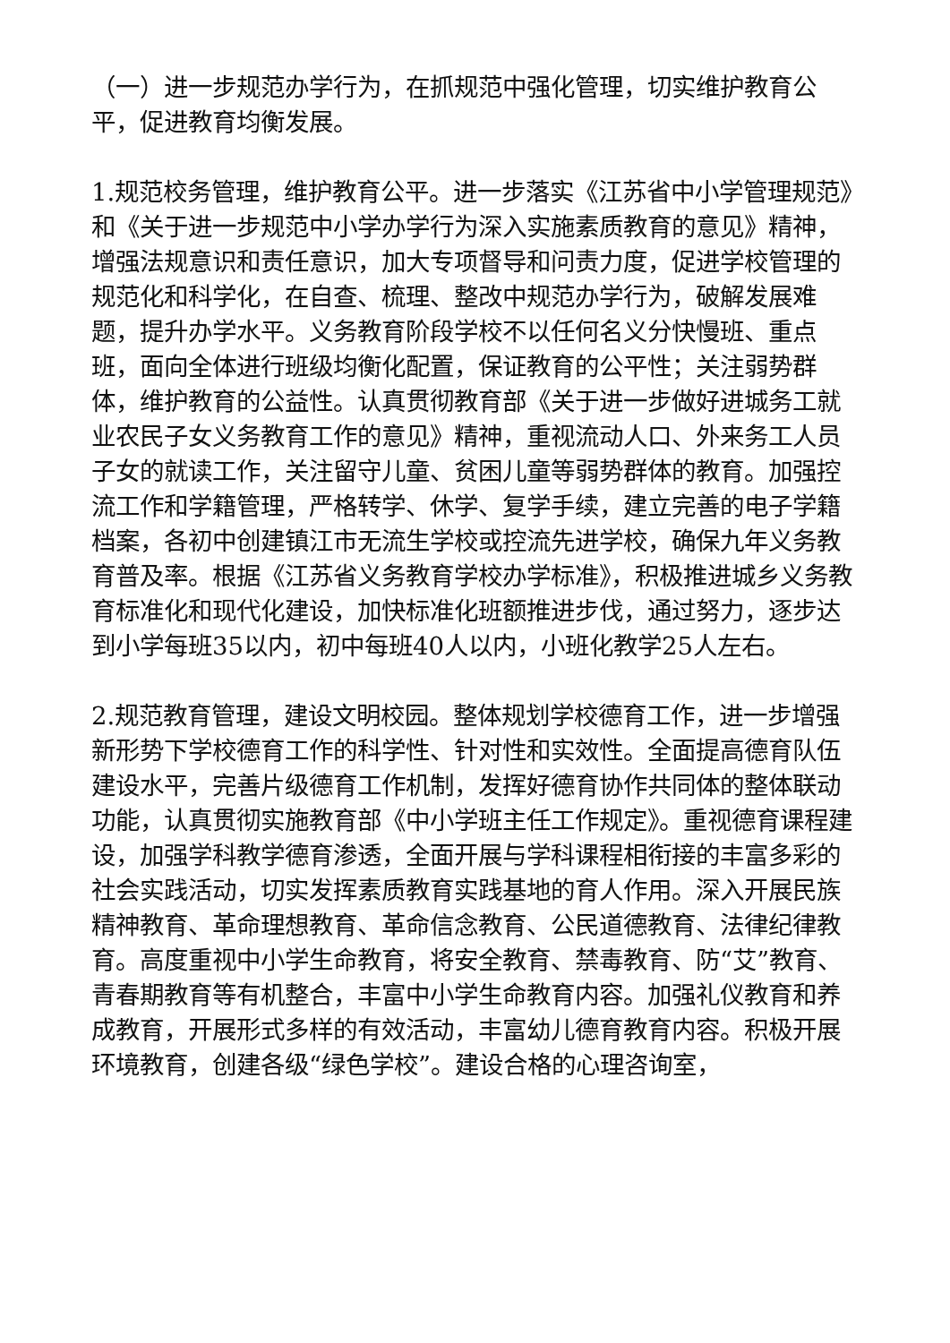（一）进一步规范办学行为，在抓规范中强化管理，切实维护教育公平，促进教育均衡发展。
1.规范校务管理，维护教育公平。进一步落实《江苏省中小学管理规范》和《关于进一步规范中小学办学行为深入实施素质教育的意见》精神，增强法规意识和责任意识，加大专项督导和问责力度，促进学校管理的规范化和科学化，在自查、梳理、整改中规范办学行为，破解发展难题，提升办学水平。义务教育阶段学校不以任何名义分快慢班、重点班，面向全体进行班级均衡化配置，保证教育的公平性；关注弱势群体，维护教育的公益性。认真贯彻教育部《关于进一步做好进城务工就业农民子女义务教育工作的意见》精神，重视流动人口、外来务工人员子女的就读工作，关注留守儿童、贫困儿童等弱势群体的教育。加强控流工作和学籍管理，严格转学、休学、复学手续，建立完善的电子学籍档案，各初中创建镇江市无流生学校或控流先进学校，确保九年义务教育普及率。根据《江苏省义务教育学校办学标准》，积极推进城乡义务教育标准化和现代化建设，加快标准化班额推进步伐，通过努力，逐步达到小学每班35以内，初中每班40人以内，小班化教学25人左右。
2.规范教育管理，建设文明校园。整体规划学校德育工作，进一步增强新形势下学校德育工作的科学性、针对性和实效性。全面提高德育队伍建设水平，完善片级德育工作机制，发挥好德育协作共同体的整体联动功能，认真贯彻实施教育部《中小学班主任工作规定》。重视德育课程建设，加强学科教学德育渗透，全面开展与学科课程相衔接的丰富多彩的社会实践活动，切实发挥素质教育实践基地的育人作用。深入开展民族精神教育、革命理想教育、革命信念教育、公民道德教育、法律纪律教育。高度重视中小学生命教育，将安全教育、禁毒教育、防“艾”教育、青春期教育等有机整合，丰富中小学生命教育内容。加强礼仪教育和养成教育，开展形式多样的有效活动，丰富幼儿德育教育内容。积极开展环境教育，创建各级“绿色学校”。建设合格的心理咨询室，